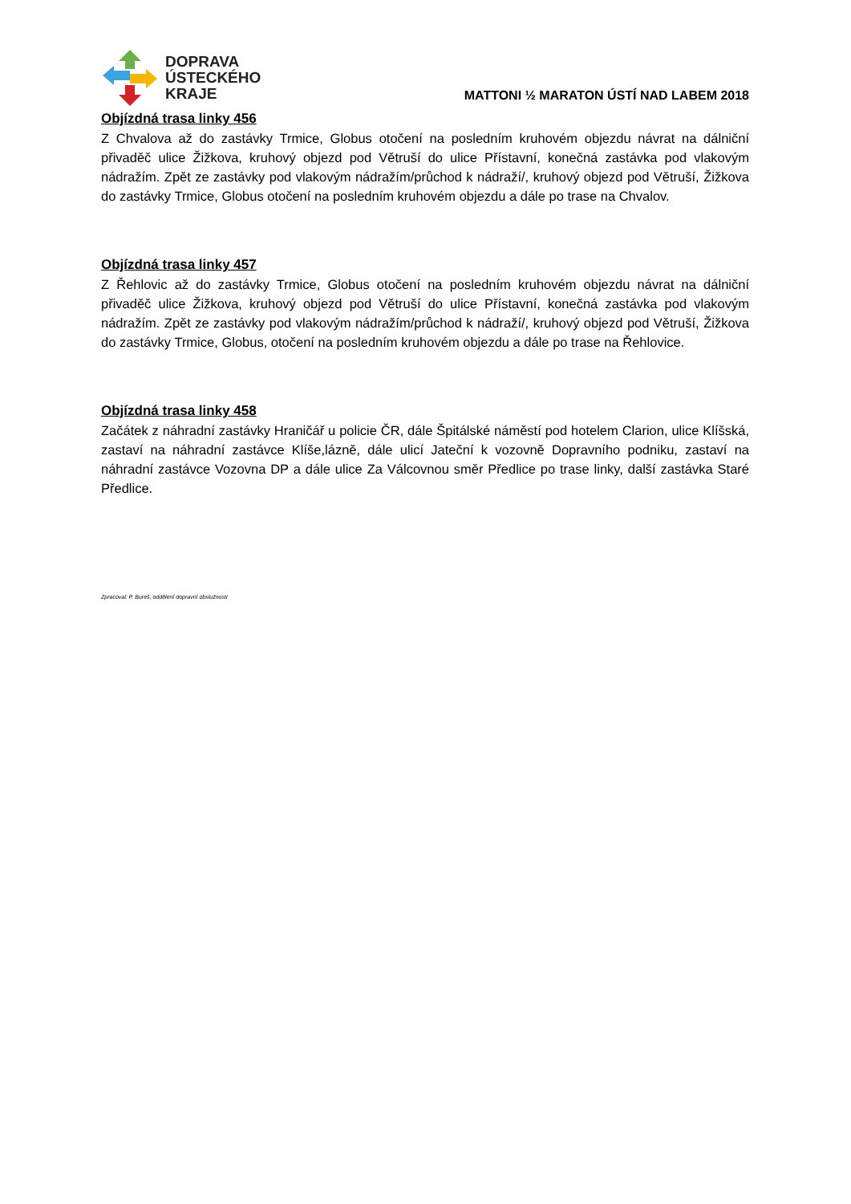DOPRAVA
ÚSTECKÉHO
KRAJE
MATTONI ½ MARATON ÚSTÍ NAD LABEM 2018
Objízdná trasa linky 456
Z Chvalova až do zastávky Trmice, Globus otočení na posledním kruhovém objezdu návrat na dálniční přivaděč ulice Žižkova, kruhový objezd pod Větruší do ulice Přístavní, konečná zastávka pod vlakovým nádražím. Zpět ze zastávky pod vlakovým nádražím/průchod k nádraží/, kruhový objezd pod Větruší, Žižkova do zastávky Trmice, Globus otočení na posledním kruhovém objezdu a dále po trase na Chvalov.
Objízdná trasa linky 457
Z Řehlovic až do zastávky Trmice, Globus otočení na posledním kruhovém objezdu návrat na dálniční přivaděč ulice Žižkova, kruhový objezd pod Větruší do ulice Přístavní, konečná zastávka pod vlakovým nádražím. Zpět ze zastávky pod vlakovým nádražím/průchod k nádraží/, kruhový objezd pod Větruší, Žižkova do zastávky Trmice, Globus, otočení na posledním kruhovém objezdu a dále po trase na Řehlovice.
Objízdná trasa linky 458
Začátek z náhradní zastávky Hraničář u policie ČR, dále Špitálské náměstí pod hotelem Clarion, ulice Klíšská, zastaví na náhradní zastávce Klíše,lázně, dále ulicí Jateční k vozovně Dopravního podniku, zastaví na náhradní zastávce Vozovna DP a dále ulice Za Válcovnou směr Předlice po trase linky, další zastávka Staré Předlice.
Zpracoval: P. Bureš, oddělení dopravní obslužnosti